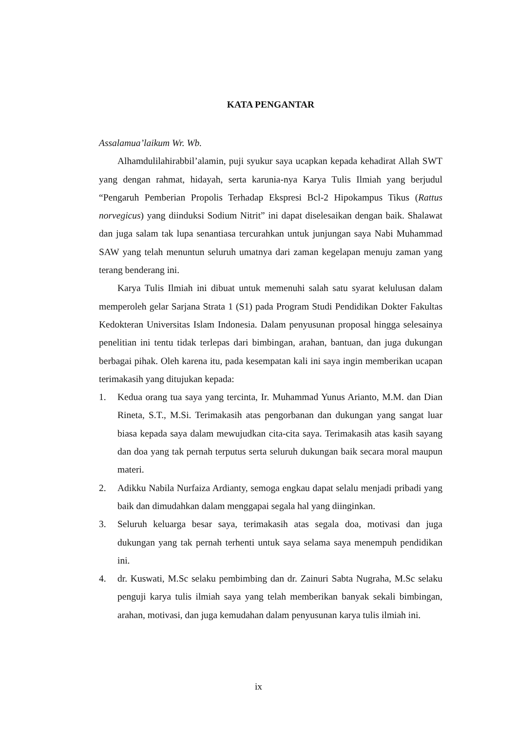KATA PENGANTAR
Assalamua’laikum Wr. Wb.
Alhamdulilahirabbil’alamin, puji syukur saya ucapkan kepada kehadirat Allah SWT yang dengan rahmat, hidayah, serta karunia-nya Karya Tulis Ilmiah yang berjudul “Pengaruh Pemberian Propolis Terhadap Ekspresi Bcl-2 Hipokampus Tikus (Rattus norvegicus) yang diinduksi Sodium Nitrit” ini dapat diselesaikan dengan baik. Shalawat dan juga salam tak lupa senantiasa tercurahkan untuk junjungan saya Nabi Muhammad SAW yang telah menuntun seluruh umatnya dari zaman kegelapan menuju zaman yang terang benderang ini.
Karya Tulis Ilmiah ini dibuat untuk memenuhi salah satu syarat kelulusan dalam memperoleh gelar Sarjana Strata 1 (S1) pada Program Studi Pendidikan Dokter Fakultas Kedokteran Universitas Islam Indonesia. Dalam penyusunan proposal hingga selesainya penelitian ini tentu tidak terlepas dari bimbingan, arahan, bantuan, dan juga dukungan berbagai pihak. Oleh karena itu, pada kesempatan kali ini saya ingin memberikan ucapan terimakasih yang ditujukan kepada:
1. Kedua orang tua saya yang tercinta, Ir. Muhammad Yunus Arianto, M.M. dan Dian Rineta, S.T., M.Si. Terimakasih atas pengorbanan dan dukungan yang sangat luar biasa kepada saya dalam mewujudkan cita-cita saya. Terimakasih atas kasih sayang dan doa yang tak pernah terputus serta seluruh dukungan baik secara moral maupun materi.
2. Adikku Nabila Nurfaiza Ardianty, semoga engkau dapat selalu menjadi pribadi yang baik dan dimudahkan dalam menggapai segala hal yang diinginkan.
3. Seluruh keluarga besar saya, terimakasih atas segala doa, motivasi dan juga dukungan yang tak pernah terhenti untuk saya selama saya menempuh pendidikan ini.
4. dr. Kuswati, M.Sc selaku pembimbing dan dr. Zainuri Sabta Nugraha, M.Sc selaku penguji karya tulis ilmiah saya yang telah memberikan banyak sekali bimbingan, arahan, motivasi, dan juga kemudahan dalam penyusunan karya tulis ilmiah ini.
ix